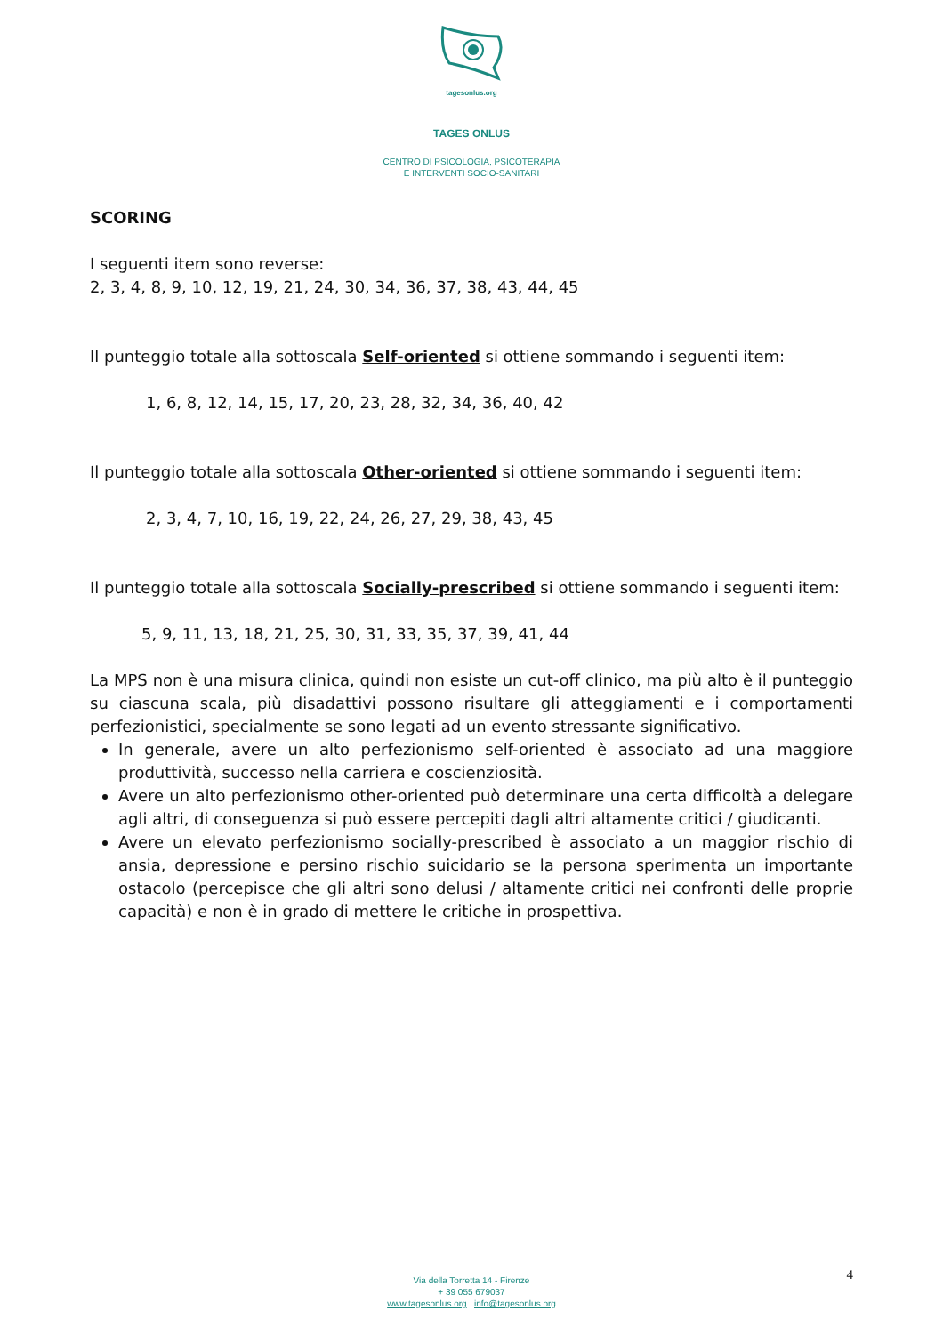tagesonlus.org
TAGES ONLUS
CENTRO DI PSICOLOGIA, PSICOTERAPIA
E INTERVENTI SOCIO-SANITARI
SCORING
I seguenti item sono reverse:
2, 3, 4, 8, 9, 10, 12, 19, 21, 24, 30, 34, 36, 37, 38, 43, 44, 45
Il punteggio totale alla sottoscala Self-oriented si ottiene sommando i seguenti item:
1, 6, 8, 12, 14, 15, 17, 20, 23, 28, 32, 34, 36, 40, 42
Il punteggio totale alla sottoscala Other-oriented si ottiene sommando i seguenti item:
2, 3, 4, 7, 10, 16, 19, 22, 24, 26, 27, 29, 38, 43, 45
Il punteggio totale alla sottoscala Socially-prescribed si ottiene sommando i seguenti item:
5, 9, 11, 13, 18, 21, 25, 30, 31, 33, 35, 37, 39, 41, 44
La MPS non è una misura clinica, quindi non esiste un cut-off clinico, ma più alto è il punteggio su ciascuna scala, più disadattivi possono risultare gli atteggiamenti e i comportamenti perfezionistici, specialmente se sono legati ad un evento stressante significativo.
In generale, avere un alto perfezionismo self-oriented è associato ad una maggiore produttività, successo nella carriera e coscienziosità.
Avere un alto perfezionismo other-oriented può determinare una certa difficoltà a delegare agli altri, di conseguenza si può essere percepiti dagli altri altamente critici / giudicanti.
Avere un elevato perfezionismo socially-prescribed è associato a un maggior rischio di ansia, depressione e persino rischio suicidario se la persona sperimenta un importante ostacolo (percepisce che gli altri sono delusi / altamente critici nei confronti delle proprie capacità) e non è in grado di mettere le critiche in prospettiva.
4
Via della Torretta 14 - Firenze
+ 39 055 679037
www.tagesonlus.org info@tagesonlus.org